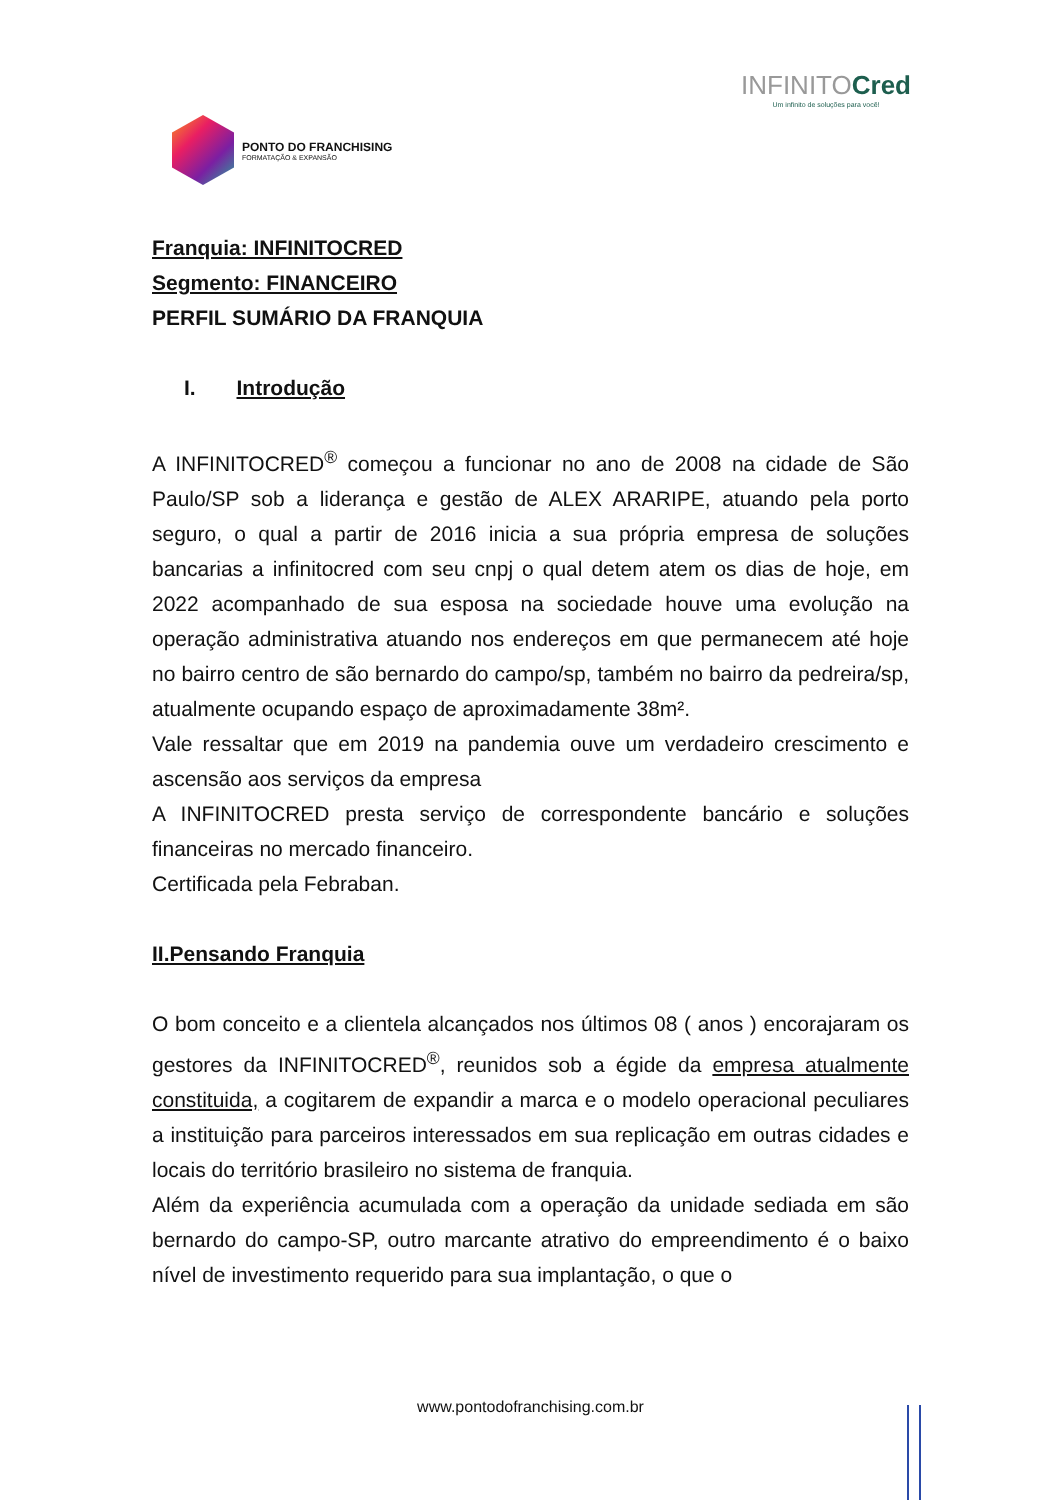PONTO DO FRANCHISING
FORMATAÇÃO & EXPANSÃO
INFINITOCred
Um infinito de soluções para você!
Franquia: INFINITOCRED
Segmento: FINANCEIRO
PERFIL SUMÁRIO DA FRANQUIA
I. Introdução
A INFINITOCRED<sup>®</sup> começou a funcionar no ano de 2008 na cidade de São Paulo/SP sob a liderança e gestão de ALEX ARARIPE, atuando pela porto seguro, o qual a partir de 2016 inicia a sua própria empresa de soluções bancarias a infinitocred com seu cnpj o qual detem atem os dias de hoje, em 2022 acompanhado de sua esposa na sociedade houve uma evolução na operação administrativa atuando nos endereços em que permanecem até hoje no bairro centro de são bernardo do campo/sp, também no bairro da pedreira/sp, atualmente ocupando espaço de aproximadamente 38m².
Vale ressaltar que em 2019 na pandemia ouve um verdadeiro crescimento e ascensão aos serviços da empresa
A INFINITOCRED presta serviço de correspondente bancário e soluções financeiras no mercado financeiro.
Certificada pela Febraban.
II.Pensando Franquia
O bom conceito e a clientela alcançados nos últimos 08 ( anos ) encorajaram os gestores da INFINITOCRED<sup>®</sup>, reunidos sob a égide da empresa atualmente constituida, a cogitarem de expandir a marca e o modelo operacional peculiares a instituição para parceiros interessados em sua replicação em outras cidades e locais do território brasileiro no sistema de franquia.
Além da experiência acumulada com a operação da unidade sediada em são bernardo do campo-SP, outro marcante atrativo do empreendimento é o baixo nível de investimento requerido para sua implantação, o que o
www.pontodofranchising.com.br